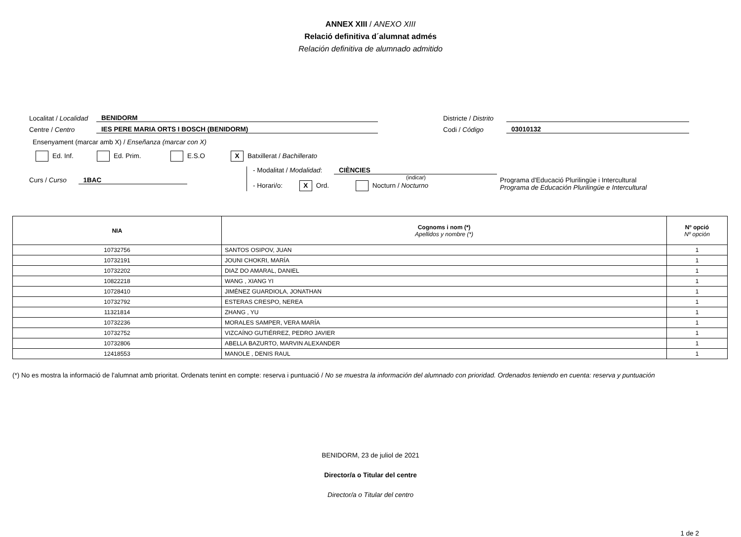ANNEX XIII / ANEXO XIII
Relació definitiva d´alumnat admés
Relación definitiva de alumnado admitido
Localitat / Localidad BENIDORM Districte / Distrito
Centre / Centro IES PERE MARIA ORTS I BOSCH (BENIDORM) Codi / Código 03010132
Ensenyament (marcar amb X) / Enseñanza (marcar con X)
Ed. Inf. Ed. Prim. E.S.O X Batxillerat / Bachillerato
Curs / Curso 1BAC
- Modalitat / Modalidad: CIÈNCIES
(indicar)
- Horari/o: X Ord. Nocturn / Nocturno
Programa d'Educació Plurilingüe i Intercultural
Programa de Educación Plurilingüe e Intercultural
| NIA | Cognoms i nom (*) Apellidos y nombre (*) | Nº opció Nº opción |
| --- | --- | --- |
| 10732756 | SANTOS OSIPOV, JUAN | 1 |
| 10732191 | JOUNI CHOKRI, MARÍA | 1 |
| 10732202 | DIAZ DO AMARAL, DANIEL | 1 |
| 10822218 | WANG , XIANG YI | 1 |
| 10728410 | JIMÉNEZ GUARDIOLA, JONATHAN | 1 |
| 10732792 | ESTERAS CRESPO, NEREA | 1 |
| 11321814 | ZHANG , YU | 1 |
| 10732236 | MORALES SAMPER, VERA MARÍA | 1 |
| 10732752 | VIZCAÍNO GUTIÉRREZ, PEDRO JAVIER | 1 |
| 10732806 | ABELLA BAZURTO, MARVIN ALEXANDER | 1 |
| 12418553 | MANOLE , DENIS RAUL | 1 |
(*) No es mostra la informació de l'alumnat amb prioritat. Ordenats tenint en compte: reserva i puntuació / No se muestra la información del alumnado con prioridad. Ordenados teniendo en cuenta: reserva y puntuación
BENIDORM, 23 de juliol de 2021
Director/a o Titular del centre
Director/a o Titular del centro
1 de 2